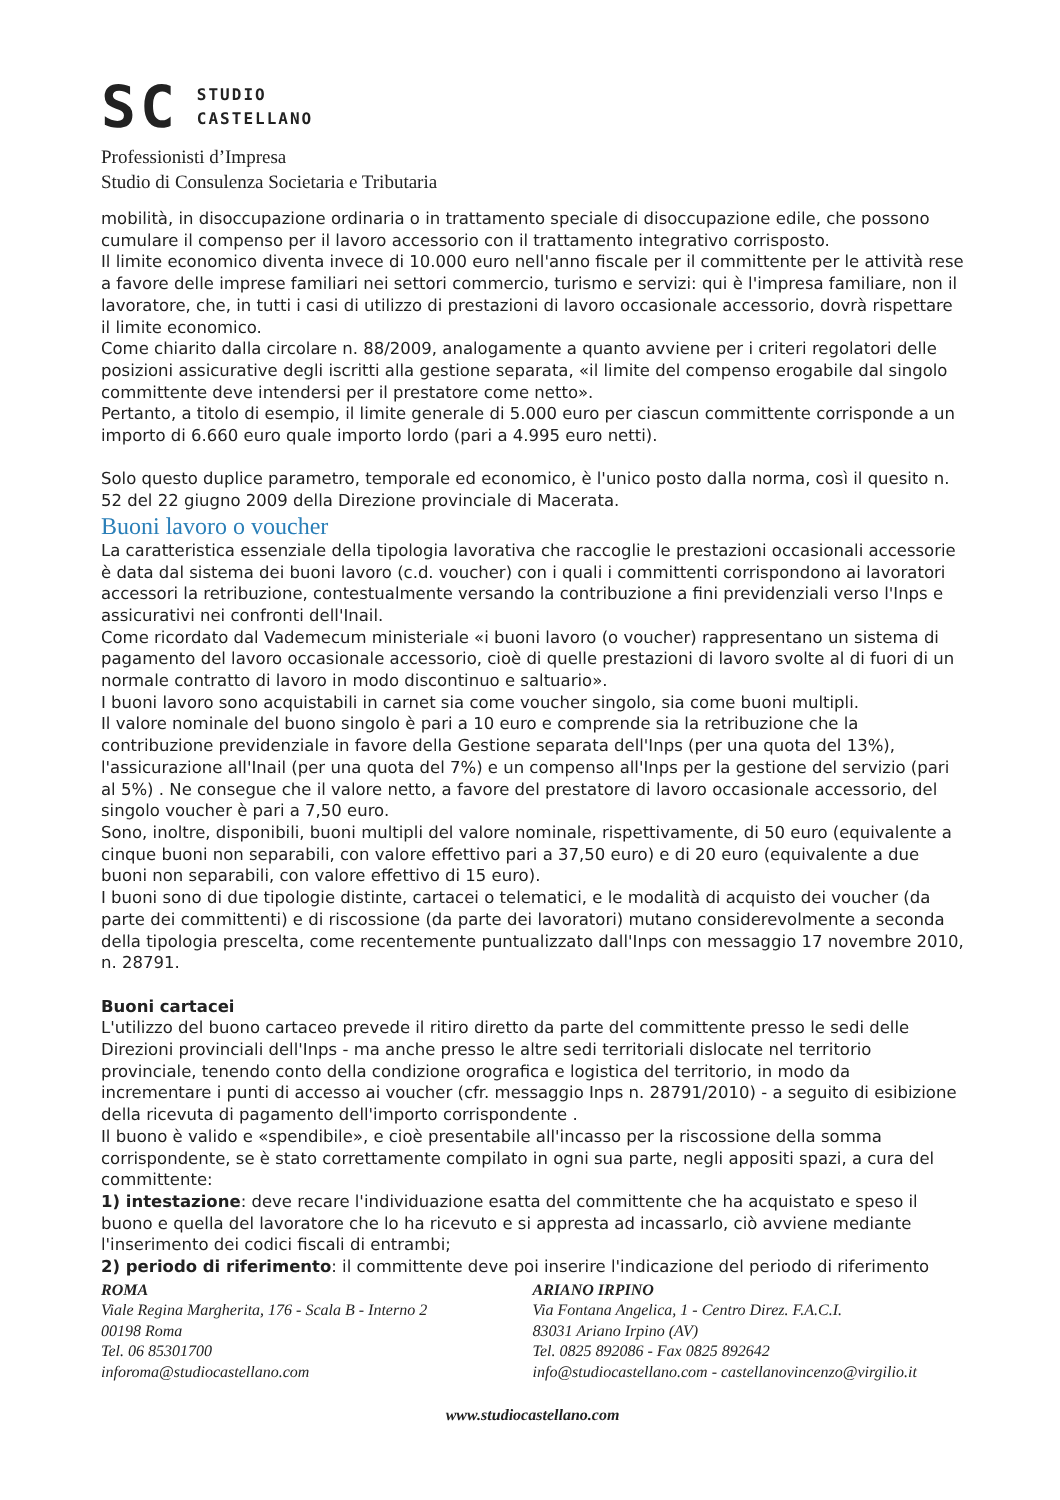SC STUDIO
CASTELLANO
Professionisti d’Impresa
Studio di Consulenza Societaria e Tributaria
mobilità, in disoccupazione ordinaria o in trattamento speciale di disoccupazione edile, che possono cumulare il compenso per il lavoro accessorio con il trattamento integrativo corrisposto.
Il limite economico diventa invece di 10.000 euro nell'anno fiscale per il committente per le attività rese a favore delle imprese familiari nei settori commercio, turismo e servizi: qui è l'impresa familiare, non il lavoratore, che, in tutti i casi di utilizzo di prestazioni di lavoro occasionale accessorio, dovrà rispettare il limite economico.
Come chiarito dalla circolare n. 88/2009, analogamente a quanto avviene per i criteri regolatori delle posizioni assicurative degli iscritti alla gestione separata, «il limite del compenso erogabile dal singolo committente deve intendersi per il prestatore come netto».
Pertanto, a titolo di esempio, il limite generale di 5.000 euro per ciascun committente corrisponde a un importo di 6.660 euro quale importo lordo (pari a 4.995 euro netti).
Solo questo duplice parametro, temporale ed economico, è l'unico posto dalla norma, così il quesito n. 52 del 22 giugno 2009 della Direzione provinciale di Macerata.
Buoni lavoro o voucher
La caratteristica essenziale della tipologia lavorativa che raccoglie le prestazioni occasionali accessorie è data dal sistema dei buoni lavoro (c.d. voucher) con i quali i committenti corrispondono ai lavoratori accessori la retribuzione, contestualmente versando la contribuzione a fini previdenziali verso l'Inps e assicurativi nei confronti dell'Inail.
Come ricordato dal Vademecum ministeriale «i buoni lavoro (o voucher) rappresentano un sistema di pagamento del lavoro occasionale accessorio, cioè di quelle prestazioni di lavoro svolte al di fuori di un normale contratto di lavoro in modo discontinuo e saltuario».
I buoni lavoro sono acquistabili in carnet sia come voucher singolo, sia come buoni multipli.
Il valore nominale del buono singolo è pari a 10 euro e comprende sia la retribuzione che la contribuzione previdenziale in favore della Gestione separata dell'Inps (per una quota del 13%), l'assicurazione all'Inail (per una quota del 7%) e un compenso all'Inps per la gestione del servizio (pari al 5%) . Ne consegue che il valore netto, a favore del prestatore di lavoro occasionale accessorio, del singolo voucher è pari a 7,50 euro.
Sono, inoltre, disponibili, buoni multipli del valore nominale, rispettivamente, di 50 euro (equivalente a cinque buoni non separabili, con valore effettivo pari a 37,50 euro) e di 20 euro (equivalente a due buoni non separabili, con valore effettivo di 15 euro).
I buoni sono di due tipologie distinte, cartacei o telematici, e le modalità di acquisto dei voucher (da parte dei committenti) e di riscossione (da parte dei lavoratori) mutano considerevolmente a seconda della tipologia prescelta, come recentemente puntualizzato dall'Inps con messaggio 17 novembre 2010, n. 28791.
Buoni cartacei
L'utilizzo del buono cartaceo prevede il ritiro diretto da parte del committente presso le sedi delle Direzioni provinciali dell'Inps - ma anche presso le altre sedi territoriali dislocate nel territorio provinciale, tenendo conto della condizione orografica e logistica del territorio, in modo da incrementare i punti di accesso ai voucher (cfr. messaggio Inps n. 28791/2010) - a seguito di esibizione della ricevuta di pagamento dell'importo corrispondente .
Il buono è valido e «spendibile», e cioè presentabile all'incasso per la riscossione della somma corrispondente, se è stato correttamente compilato in ogni sua parte, negli appositi spazi, a cura del committente:
1) intestazione: deve recare l'individuazione esatta del committente che ha acquistato e speso il buono e quella del lavoratore che lo ha ricevuto e si appresta ad incassarlo, ciò avviene mediante l'inserimento dei codici fiscali di entrambi;
2) periodo di riferimento: il committente deve poi inserire l'indicazione del periodo di riferimento
ROMA
Viale Regina Margherita, 176 - Scala B - Interno 2
00198 Roma
Tel. 06 85301700
inforoma@studiocastellano.com
ARIANO IRPINO
Via Fontana Angelica, 1 - Centro Direz. F.A.C.I.
83031 Ariano Irpino (AV)
Tel. 0825 892086 - Fax 0825 892642
info@studiocastellano.com - castellanovincenzo@virgilio.it
www.studiocastellano.com